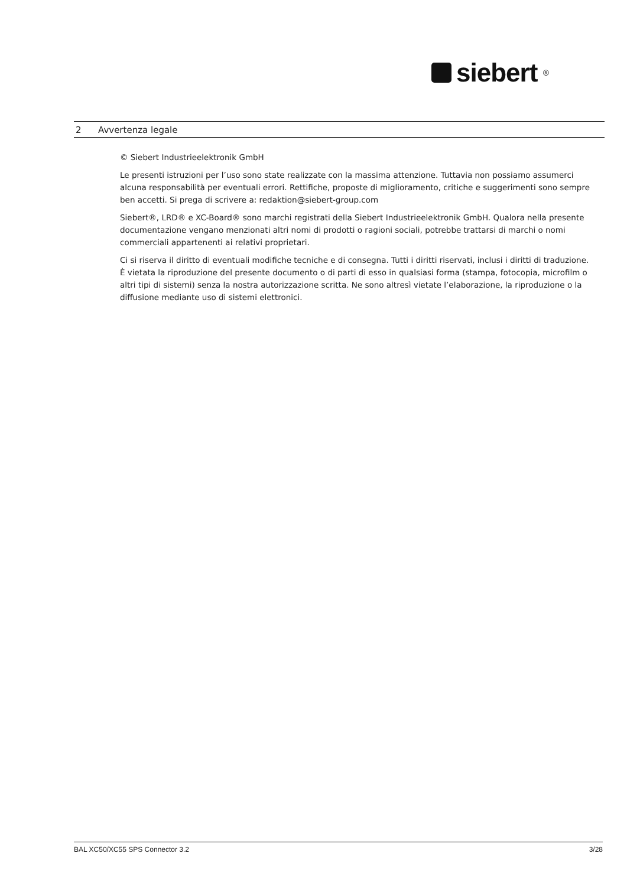siebert<sup>®</sup>
2 Avvertenza legale
© Siebert Industrieelektronik GmbH
Le presenti istruzioni per l’uso sono state realizzate con la massima attenzione. Tuttavia non possiamo assumerci alcuna responsabilità per eventuali errori. Rettifiche, proposte di miglioramento, critiche e suggerimenti sono sempre ben accetti. Si prega di scrivere a: redaktion@siebert-group.com
Siebert®, LRD® e XC-Board® sono marchi registrati della Siebert Industrieelektronik GmbH. Qualora nella presente documentazione vengano menzionati altri nomi di prodotti o ragioni sociali, potrebbe trattarsi di marchi o nomi commerciali appartenenti ai relativi proprietari.
Ci si riserva il diritto di eventuali modifiche tecniche e di consegna. Tutti i diritti riservati, inclusi i diritti di traduzione. È vietata la riproduzione del presente documento o di parti di esso in qualsiasi forma (stampa, fotocopia, microfilm o altri tipi di sistemi) senza la nostra autorizzazione scritta. Ne sono altresì vietate l’elaborazione, la riproduzione o la diffusione mediante uso di sistemi elettronici.
BAL XC50/XC55 SPS Connector 3.2 3/28